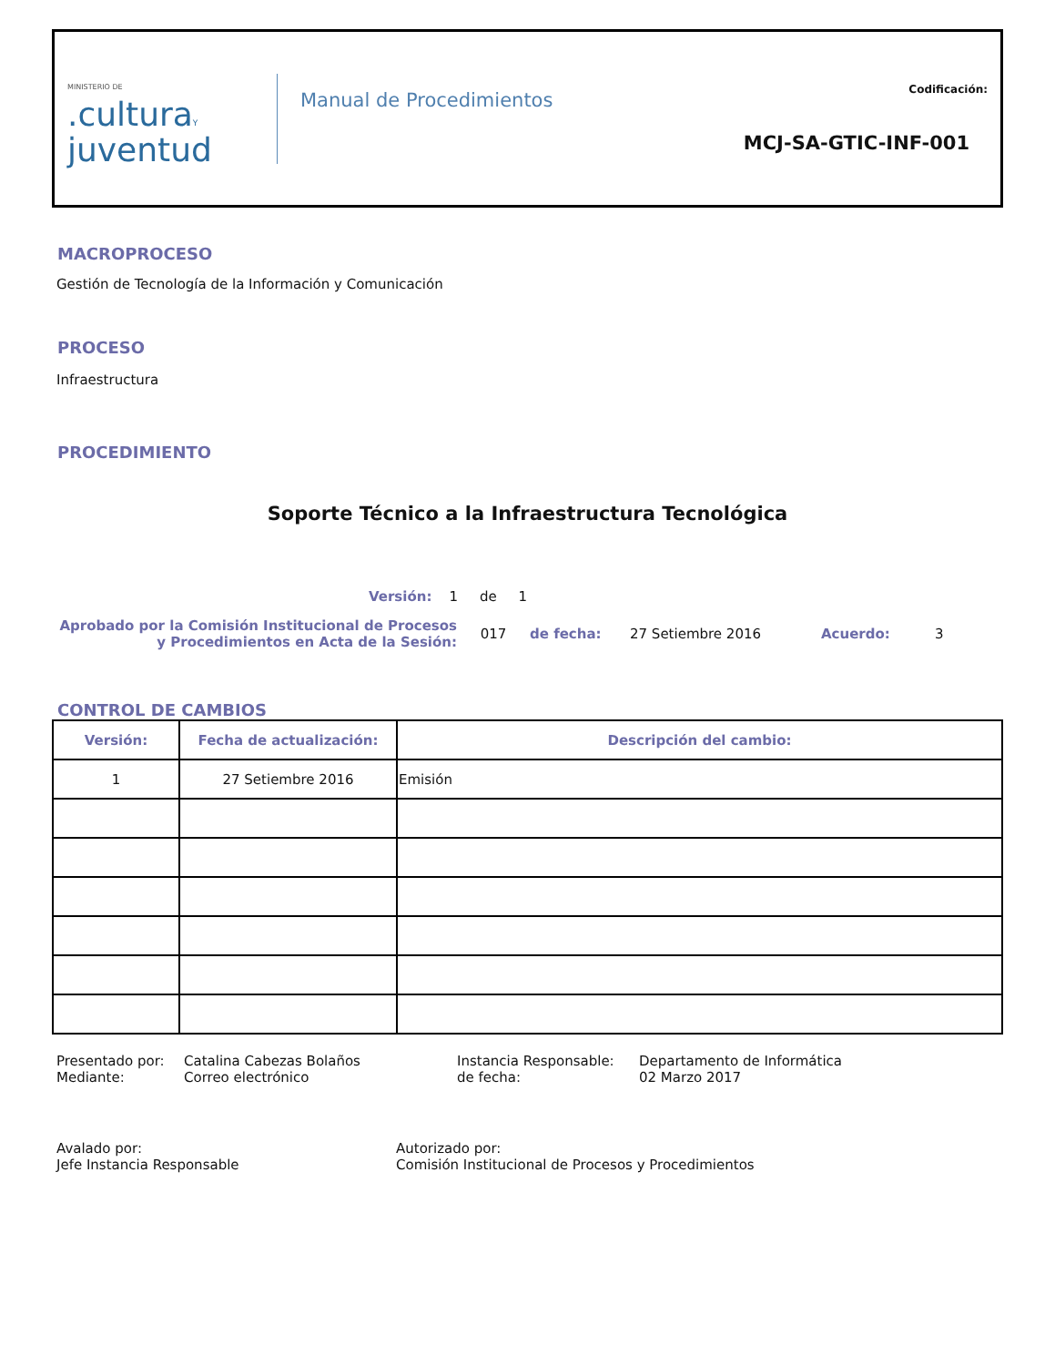MINISTERIO DE.culturaY
juventud
Manual de Procedimientos
Codificación:
MCJ-SA-GTIC-INF-001
MACROPROCESO
Gestión de Tecnología de la Información y Comunicación
PROCESO
Infraestructura
PROCEDIMIENTO
Soporte Técnico a la Infraestructura Tecnológica
Versión: 1 de 1
Aprobado por la Comisión Institucional de Procesos y Procedimientos en Acta de la Sesión:
017 de fecha: 27 Setiembre 2016 Acuerdo: 3
CONTROL DE CAMBIOS
| Versión: | Fecha de actualización: | Descripción del cambio: |
| --- | --- | --- |
| 1 | 27 Setiembre 2016 | Emisión |
Presentado por:
Mediante:
Catalina Cabezas Bolaños
Correo electrónico
Instancia Responsable:
de fecha:
Departamento de Informática
02 Marzo 2017
Avalado por:
Jefe Instancia Responsable
Autorizado por:
Comisión Institucional de Procesos y Procedimientos